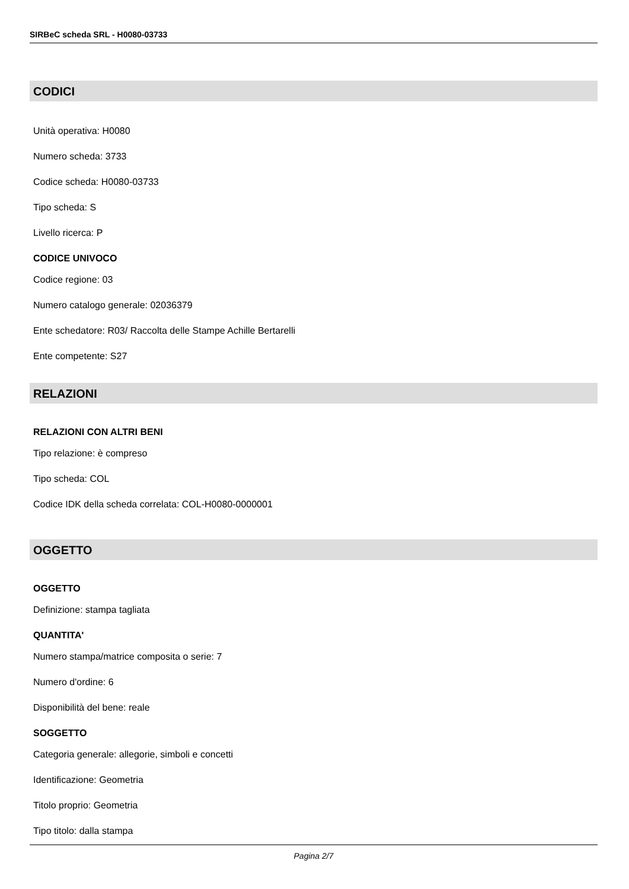SIRBeC scheda SRL - H0080-03733
CODICI
Unità operativa: H0080
Numero scheda: 3733
Codice scheda: H0080-03733
Tipo scheda: S
Livello ricerca: P
CODICE UNIVOCO
Codice regione: 03
Numero catalogo generale: 02036379
Ente schedatore: R03/ Raccolta delle Stampe Achille Bertarelli
Ente competente: S27
RELAZIONI
RELAZIONI CON ALTRI BENI
Tipo relazione: è compreso
Tipo scheda: COL
Codice IDK della scheda correlata: COL-H0080-0000001
OGGETTO
OGGETTO
Definizione: stampa tagliata
QUANTITA'
Numero stampa/matrice composita o serie: 7
Numero d'ordine: 6
Disponibilità del bene: reale
SOGGETTO
Categoria generale: allegorie, simboli e concetti
Identificazione: Geometria
Titolo proprio: Geometria
Tipo titolo: dalla stampa
Pagina 2/7